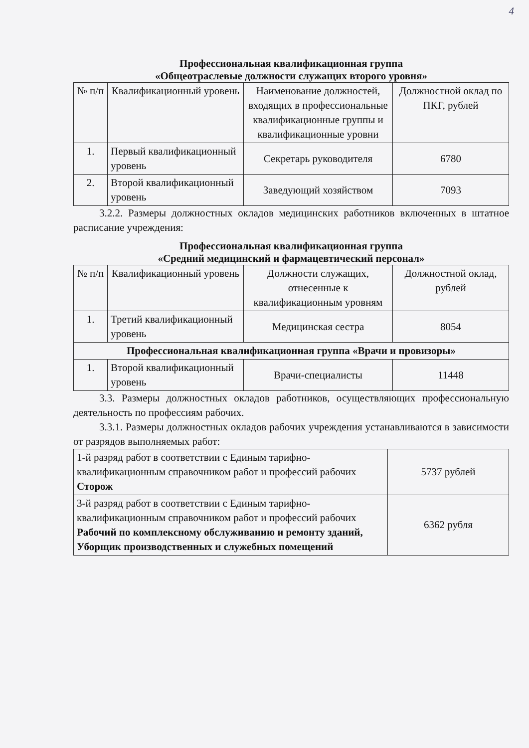4
Профессиональная квалификационная группа
«Общеотраслевые должности служащих второго уровня»
| № п/п | Квалификационный уровень | Наименование должностей, входящих в профессиональные квалификационные группы и квалификационные уровни | Должностной оклад по ПКГ, рублей |
| --- | --- | --- | --- |
| 1. | Первый квалификационный уровень | Секретарь руководителя | 6780 |
| 2. | Второй квалификационный уровень | Заведующий хозяйством | 7093 |
3.2.2. Размеры должностных окладов медицинских работников включенных в штатное расписание учреждения:
Профессиональная квалификационная группа
«Средний медицинский и фармацевтический персонал»
| № п/п | Квалификационный уровень | Должности служащих, отнесенные к квалификационным уровням | Должностной оклад, рублей |
| --- | --- | --- | --- |
| 1. | Третий квалификационный уровень | Медицинская сестра | 8054 |
| Профессиональная квалификационная группа «Врачи и провизоры» | | | |
| 1. | Второй квалификационный уровень | Врачи-специалисты | 11448 |
3.3. Размеры должностных окладов работников, осуществляющих профессиональную деятельность по профессиям рабочих.
3.3.1. Размеры должностных окладов рабочих учреждения устанавливаются в зависимости от разрядов выполняемых работ:
| 1-й разряд работ в соответствии с Единым тарифно-квалификационным справочником работ и профессий рабочих Сторож | 5737 рублей |
| 3-й разряд работ в соответствии с Единым тарифно-квалификационным справочником работ и профессий рабочих Рабочий по комплексному обслуживанию и ремонту зданий, Уборщик производственных и служебных помещений | 6362 рубля |